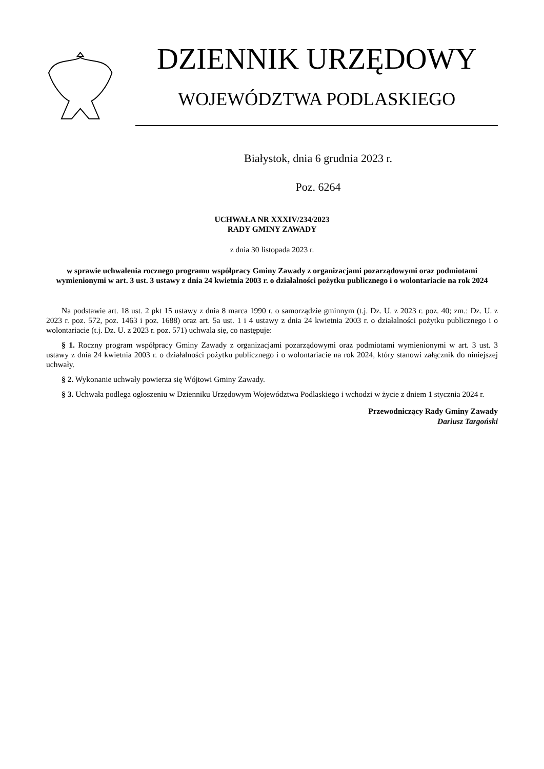DZIENNIK URZĘDOWY
WOJEWÓDZTWA PODLASKIEGO
Białystok, dnia 6 grudnia 2023 r.
Poz. 6264
UCHWAŁA NR XXXIV/234/2023
RADY GMINY ZAWADY
z dnia 30 listopada 2023 r.
w sprawie uchwalenia rocznego programu współpracy Gminy Zawady z organizacjami pozarządowymi oraz podmiotami wymienionymi w art. 3 ust. 3 ustawy z dnia 24 kwietnia 2003 r. o działalności pożytku publicznego i o wolontariacie na rok 2024
Na podstawie art. 18 ust. 2 pkt 15 ustawy z dnia 8 marca 1990 r. o samorządzie gminnym (t.j. Dz. U. z 2023 r. poz. 40; zm.: Dz. U. z 2023 r. poz. 572, poz. 1463 i poz. 1688) oraz art. 5a ust. 1 i 4 ustawy z dnia 24 kwietnia 2003 r. o działalności pożytku publicznego i o wolontariacie (t.j. Dz. U. z 2023 r. poz. 571) uchwala się, co następuje:
§ 1. Roczny program współpracy Gminy Zawady z organizacjami pozarządowymi oraz podmiotami wymienionymi w art. 3 ust. 3 ustawy z dnia 24 kwietnia 2003 r. o działalności pożytku publicznego i o wolontariacie na rok 2024, który stanowi załącznik do niniejszej uchwały.
§ 2. Wykonanie uchwały powierza się Wójtowi Gminy Zawady.
§ 3. Uchwała podlega ogłoszeniu w Dzienniku Urzędowym Województwa Podlaskiego i wchodzi w życie z dniem 1 stycznia 2024 r.
Przewodniczący Rady Gminy Zawady
Dariusz Targoński